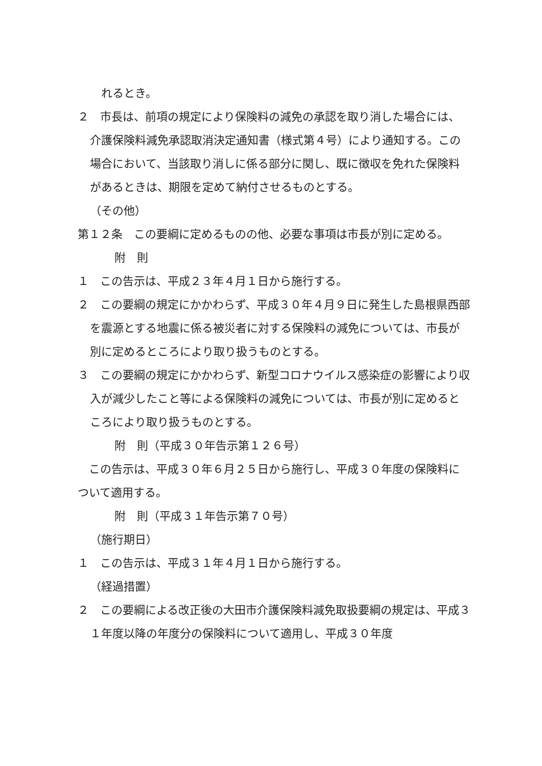れるとき。
２　市長は、前項の規定により保険料の減免の承認を取り消した場合には、介護保険料減免承認取消決定通知書（様式第４号）により通知する。この場合において、当該取り消しに係る部分に関し、既に徴収を免れた保険料があるときは、期限を定めて納付させるものとする。
（その他）
第１２条　この要綱に定めるものの他、必要な事項は市長が別に定める。
附　則
１　この告示は、平成２３年４月１日から施行する。
２　この要綱の規定にかかわらず、平成３０年４月９日に発生した島根県西部を震源とする地震に係る被災者に対する保険料の減免については、市長が別に定めるところにより取り扱うものとする。
３　この要綱の規定にかかわらず、新型コロナウイルス感染症の影響により収入が減少したこと等による保険料の減免については、市長が別に定めるところにより取り扱うものとする。
附　則（平成３０年告示第１２６号）
　この告示は、平成３０年６月２５日から施行し、平成３０年度の保険料について適用する。
附　則（平成３１年告示第７０号）
（施行期日）
１　この告示は、平成３１年４月１日から施行する。
（経過措置）
２　この要綱による改正後の大田市介護保険料減免取扱要綱の規定は、平成３１年度以降の年度分の保険料について適用し、平成３０年度